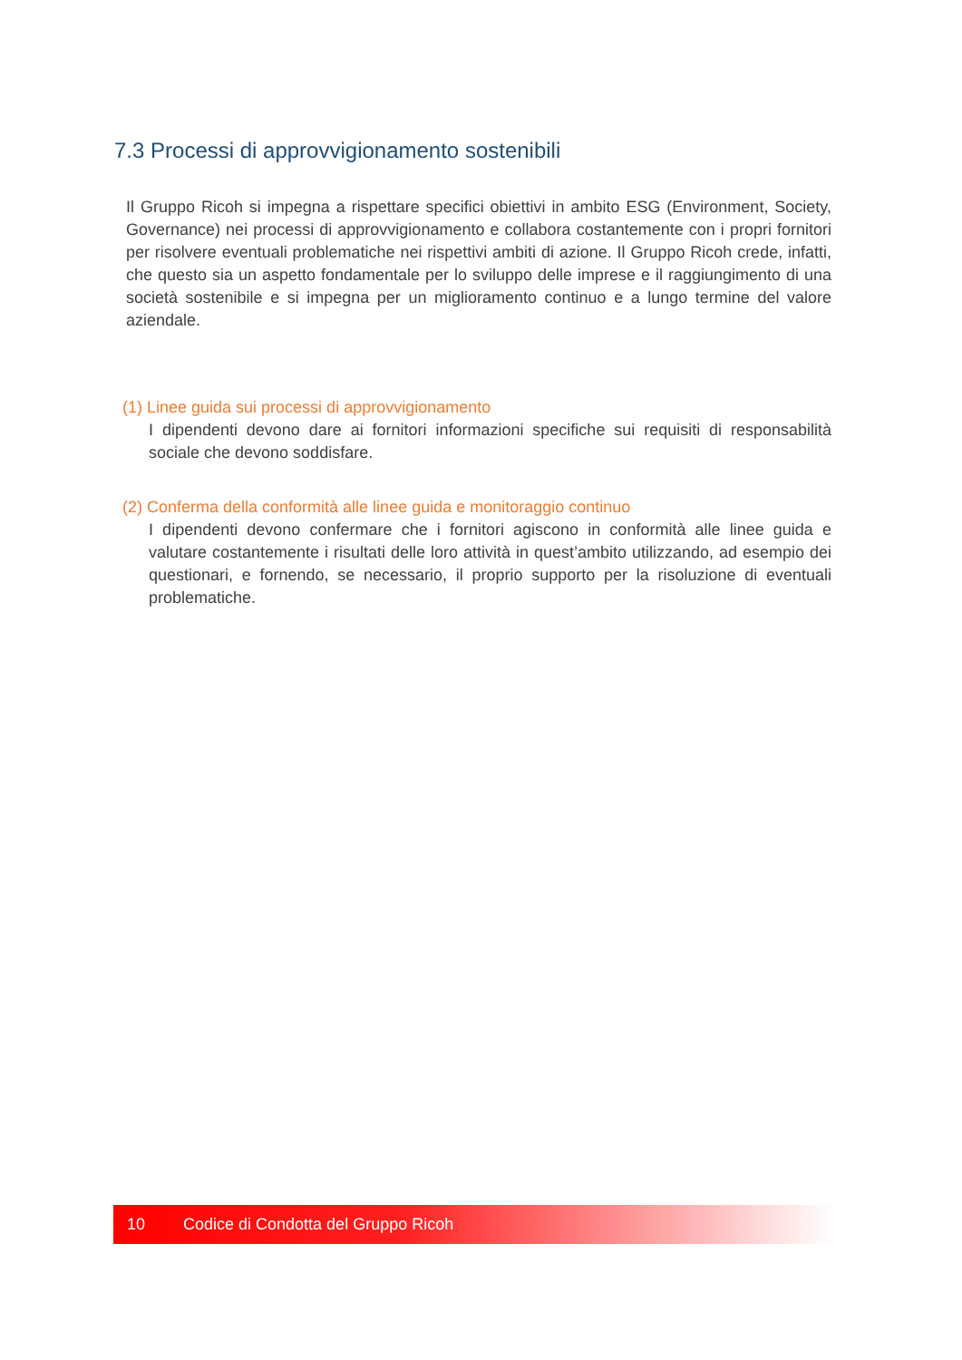7.3 Processi di approvvigionamento sostenibili
Il Gruppo Ricoh si impegna a rispettare specifici obiettivi in ambito ESG (Environment, Society, Governance) nei processi di approvvigionamento e collabora costantemente con i propri fornitori per risolvere eventuali problematiche nei rispettivi ambiti di azione. Il Gruppo Ricoh crede, infatti, che questo sia un aspetto fondamentale per lo sviluppo delle imprese e il raggiungimento di una società sostenibile e si impegna per un miglioramento continuo e a lungo termine del valore aziendale.
(1) Linee guida sui processi di approvvigionamento
I dipendenti devono dare ai fornitori informazioni specifiche sui requisiti di responsabilità sociale che devono soddisfare.
(2) Conferma della conformità alle linee guida e monitoraggio continuo
I dipendenti devono confermare che i fornitori agiscono in conformità alle linee guida e valutare costantemente i risultati delle loro attività in quest’ambito utilizzando, ad esempio dei questionari, e fornendo, se necessario, il proprio supporto per la risoluzione di eventuali problematiche.
10 Codice di Condotta del Gruppo Ricoh